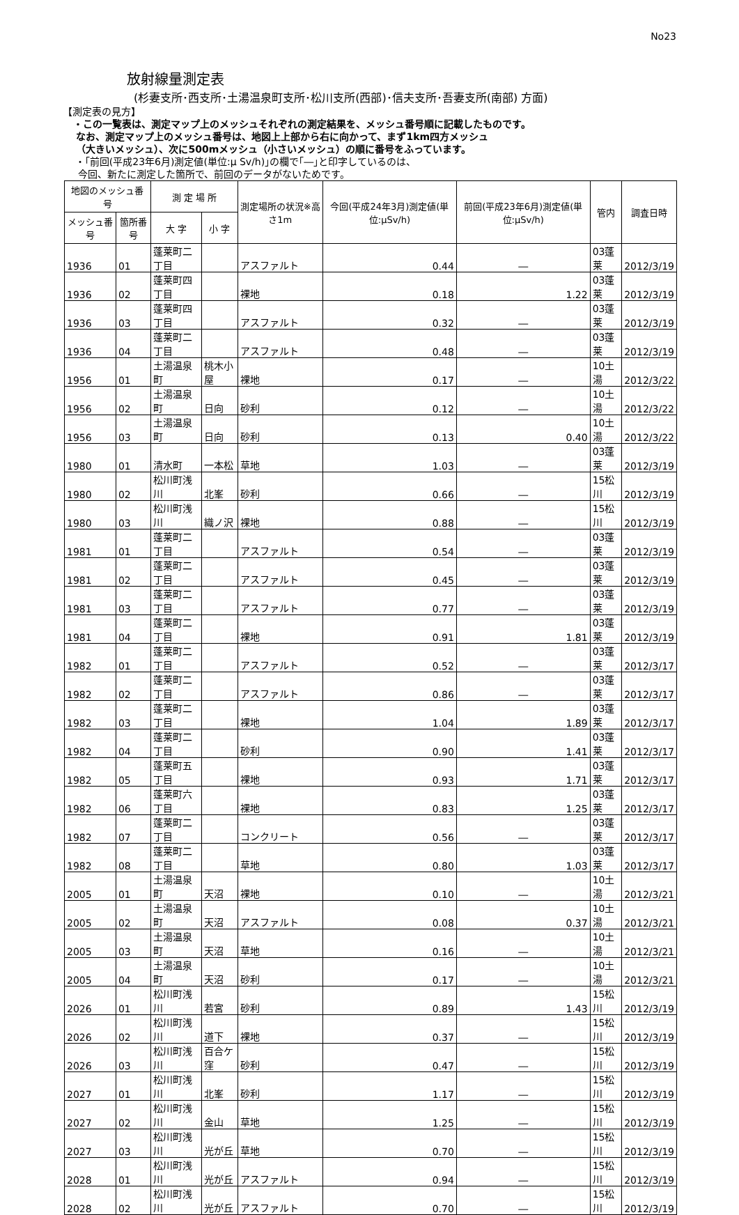No23
放射線量測定表
(杉妻支所･西支所･土湯温泉町支所･松川支所(西部)･信夫支所･吾妻支所(南部) 方面)
【測定表の見方】
・この一覧表は、測定マップ上のメッシュそれぞれの測定結果を、メッシュ番号順に記載したものです。
なお、測定マップ上のメッシュ番号は、地図上上部から右に向かって、まず1km四方メッシュ
（大きいメッシュ）、次に500mメッシュ（小さいメッシュ）の順に番号をふっています。
・｢前回(平成23年6月)測定値(単位:μ Sv/h)｣の欄で｢―｣と印字しているのは、
今回、新たに測定した箇所で、前回のデータがないためです。
| 地図のメッシュ番号 | | 測 定 場 所 | | 測定場所の状況※高さ1m | 今回(平成24年3月)測定値(単位:μSv/h) | 前回(平成23年6月)測定値(単位:μSv/h) | 管内 | 調査日時 |
| --- | --- | --- | --- | --- | --- | --- | --- | --- |
| メッシュ番号 | 箇所番号 | 大 字 | 小 字 | | | | | |
| 1936 | 01 | 蓬莱町二丁目 | | アスファルト | 0.44 | ― | 03蓬莱 | 2012/3/19 |
| 1936 | 02 | 蓬莱町四丁目 | | 裸地 | 0.18 | 1.22 | 03蓬莱 | 2012/3/19 |
| 1936 | 03 | 蓬莱町四丁目 | | アスファルト | 0.32 | ― | 03蓬莱 | 2012/3/19 |
| 1936 | 04 | 蓬莱町二丁目 | | アスファルト | 0.48 | ― | 03蓬莱 | 2012/3/19 |
| 1956 | 01 | 土湯温泉町 | 桃木小屋 | 裸地 | 0.17 | ― | 10土湯 | 2012/3/22 |
| 1956 | 02 | 土湯温泉町 | 日向 | 砂利 | 0.12 | ― | 10土湯 | 2012/3/22 |
| 1956 | 03 | 土湯温泉町 | 日向 | 砂利 | 0.13 | 0.40 | 10土湯 | 2012/3/22 |
| 1980 | 01 | 清水町 | 一本松 | 草地 | 1.03 | ― | 03蓬莱 | 2012/3/19 |
| 1980 | 02 | 松川町浅川 | 北峯 | 砂利 | 0.66 | ― | 15松川 | 2012/3/19 |
| 1980 | 03 | 松川町浅川 | 織ノ沢 | 裸地 | 0.88 | ― | 15松川 | 2012/3/19 |
| 1981 | 01 | 蓬莱町二丁目 | | アスファルト | 0.54 | ― | 03蓬莱 | 2012/3/19 |
| 1981 | 02 | 蓬莱町二丁目 | | アスファルト | 0.45 | ― | 03蓬莱 | 2012/3/19 |
| 1981 | 03 | 蓬莱町二丁目 | | アスファルト | 0.77 | ― | 03蓬莱 | 2012/3/19 |
| 1981 | 04 | 蓬莱町二丁目 | | 裸地 | 0.91 | 1.81 | 03蓬莱 | 2012/3/19 |
| 1982 | 01 | 蓬莱町二丁目 | | アスファルト | 0.52 | ― | 03蓬莱 | 2012/3/17 |
| 1982 | 02 | 蓬莱町二丁目 | | アスファルト | 0.86 | ― | 03蓬莱 | 2012/3/17 |
| 1982 | 03 | 蓬莱町二丁目 | | 裸地 | 1.04 | 1.89 | 03蓬莱 | 2012/3/17 |
| 1982 | 04 | 蓬莱町二丁目 | | 砂利 | 0.90 | 1.41 | 03蓬莱 | 2012/3/17 |
| 1982 | 05 | 蓬莱町五丁目 | | 裸地 | 0.93 | 1.71 | 03蓬莱 | 2012/3/17 |
| 1982 | 06 | 蓬莱町六丁目 | | 裸地 | 0.83 | 1.25 | 03蓬莱 | 2012/3/17 |
| 1982 | 07 | 蓬莱町二丁目 | | コンクリート | 0.56 | ― | 03蓬莱 | 2012/3/17 |
| 1982 | 08 | 蓬莱町二丁目 | | 草地 | 0.80 | 1.03 | 03蓬莱 | 2012/3/17 |
| 2005 | 01 | 土湯温泉町 | 天沼 | 裸地 | 0.10 | ― | 10土湯 | 2012/3/21 |
| 2005 | 02 | 土湯温泉町 | 天沼 | アスファルト | 0.08 | 0.37 | 10土湯 | 2012/3/21 |
| 2005 | 03 | 土湯温泉町 | 天沼 | 草地 | 0.16 | ― | 10土湯 | 2012/3/21 |
| 2005 | 04 | 土湯温泉町 | 天沼 | 砂利 | 0.17 | ― | 10土湯 | 2012/3/21 |
| 2026 | 01 | 松川町浅川 | 若宮 | 砂利 | 0.89 | 1.43 | 15松川 | 2012/3/19 |
| 2026 | 02 | 松川町浅川 | 道下 | 裸地 | 0.37 | ― | 15松川 | 2012/3/19 |
| 2026 | 03 | 松川町浅川 | 百合ケ窪 | 砂利 | 0.47 | ― | 15松川 | 2012/3/19 |
| 2027 | 01 | 松川町浅川 | 北峯 | 砂利 | 1.17 | ― | 15松川 | 2012/3/19 |
| 2027 | 02 | 松川町浅川 | 金山 | 草地 | 1.25 | ― | 15松川 | 2012/3/19 |
| 2027 | 03 | 松川町浅川 | 光が丘 | 草地 | 0.70 | ― | 15松川 | 2012/3/19 |
| 2028 | 01 | 松川町浅川 | 光が丘 | アスファルト | 0.94 | ― | 15松川 | 2012/3/19 |
| 2028 | 02 | 松川町浅川 | 光が丘 | アスファルト | 0.70 | ― | 15松川 | 2012/3/19 |